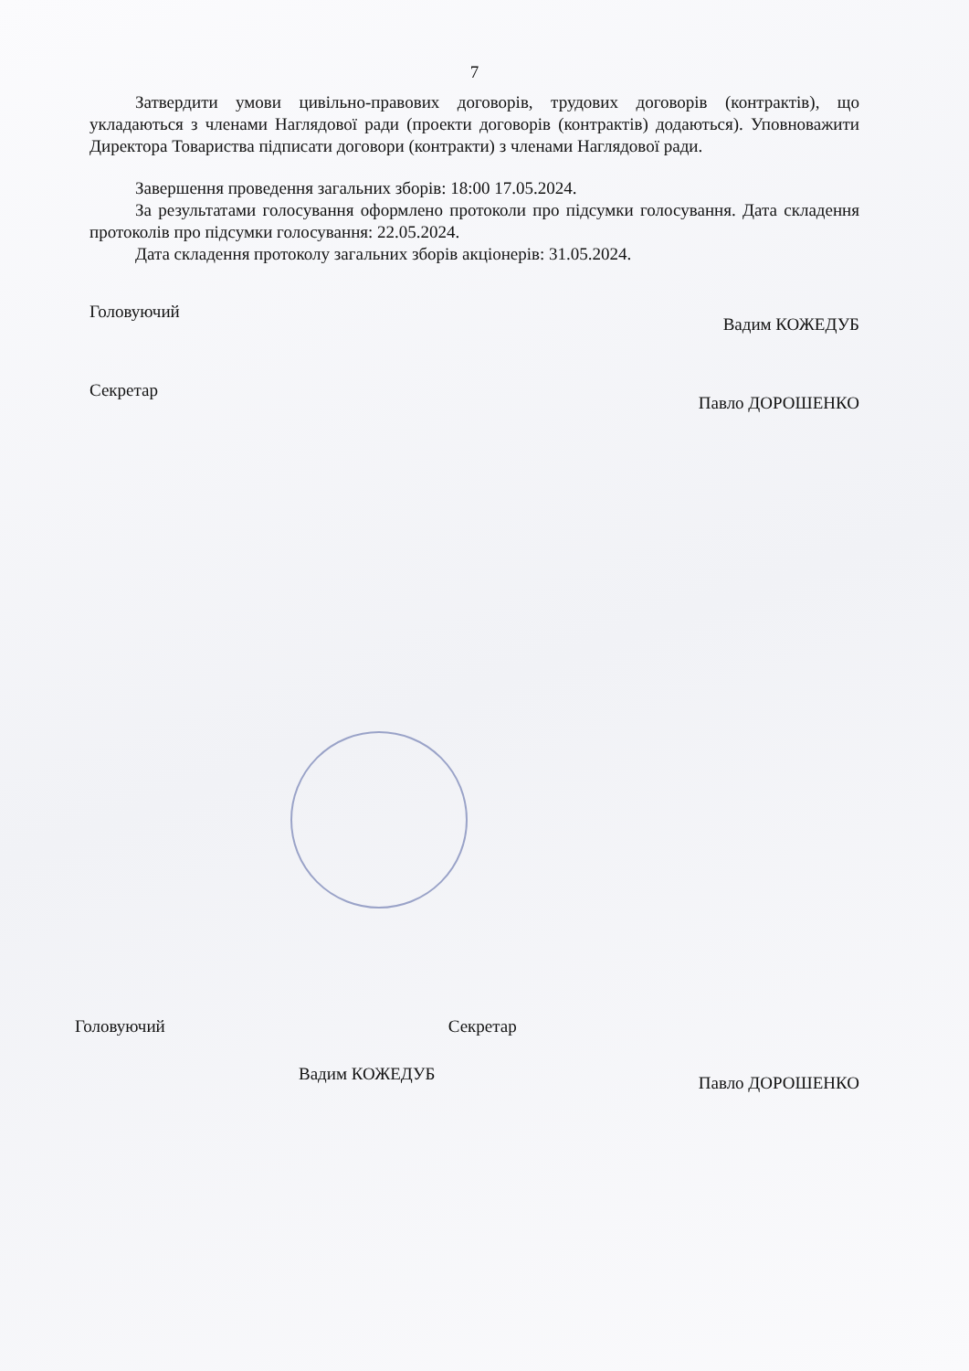7
Затвердити умови цивільно-правових договорів, трудових договорів (контрактів), що укладаються з членами Наглядової ради (проекти договорів (контрактів) додаються). Уповноважити Директора Товариства підписати договори (контракти) з членами Наглядової ради.
Завершення проведення загальних зборів: 18:00 17.05.2024.
За результатами голосування оформлено протоколи про підсумки голосування. Дата складення протоколів про підсумки голосування: 22.05.2024.
Дата складення протоколу загальних зборів акціонерів: 31.05.2024.
Головуючий Вадим КОЖЕДУБ
Секретар Павло ДОРОШЕНКО
Головуючий Секретар
Вадим КОЖЕДУБ Павло ДОРОШЕНКО